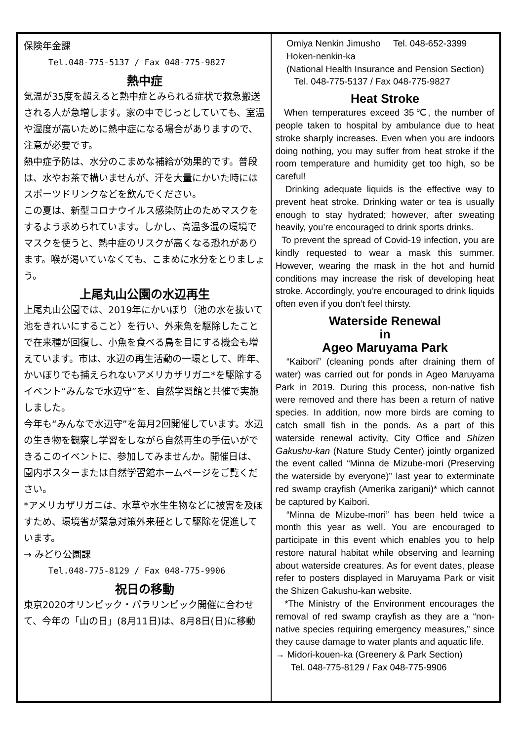保険年金課
Tel.048-775-5137 / Fax 048-775-9827
熱中症
気温が35度を超えると熱中症とみられる症状で救急搬送される人が急増します。家の中でじっとしていても、室温や湿度が高いために熱中症になる場合がありますので、注意が必要です。
熱中症予防は、水分のこまめな補給が効果的です。普段は、水やお茶で構いませんが、汗を大量にかいた時にはスポーツドリンクなどを飲んでください。
この夏は、新型コロナウイルス感染防止のためマスクをするよう求められています。しかし、高温多湿の環境でマスクを使うと、熱中症のリスクが高くなる恐れがあります。喉が渇いていなくても、こまめに水分をとりましょう。
上尾丸山公園の水辺再生
上尾丸山公園では、2019年にかいぼり（池の水を抜いて池をきれいにすること）を行い、外来魚を駆除したことで在来種が回復し、小魚を食べる鳥を目にする機会も増えています。市は、水辺の再生活動の一環として、昨年、かいぼりでも捕えられないアメリカザリガニ*を駆除するイベント“みんなで水辺守”を、自然学習館と共催で実施しました。
今年も“みんなで水辺守”を毎月2回開催しています。水辺の生き物を観察し学習をしながら自然再生の手伝いができるこのイベントに、参加してみませんか。開催日は、園内ポスターまたは自然学習館ホームページをご覧ください。
*アメリカザリガニは、水草や水生生物などに被害を及ぼすため、環境省が緊急対策外来種として駆除を促進しています。
→ みどり公園課
Tel.048-775-8129 / Fax 048-775-9906
祝日の移動
東京2020オリンピック・パラリンピック開催に合わせて、今年の「山の日」(8月11日)は、8月8日(日)に移動
Omiya Nenkin Jimusho Tel. 048-652-3399
Hoken-nenkin-ka
(National Health Insurance and Pension Section)
Tel. 048-775-5137 / Fax 048-775-9827
Heat Stroke
When temperatures exceed 35℃, the number of people taken to hospital by ambulance due to heat stroke sharply increases. Even when you are indoors doing nothing, you may suffer from heat stroke if the room temperature and humidity get too high, so be careful!
Drinking adequate liquids is the effective way to prevent heat stroke. Drinking water or tea is usually enough to stay hydrated; however, after sweating heavily, you’re encouraged to drink sports drinks.
To prevent the spread of Covid-19 infection, you are kindly requested to wear a mask this summer. However, wearing the mask in the hot and humid conditions may increase the risk of developing heat stroke. Accordingly, you’re encouraged to drink liquids often even if you don’t feel thirsty.
Waterside Renewal
in
Ageo Maruyama Park
“Kaibori” (cleaning ponds after draining them of water) was carried out for ponds in Ageo Maruyama Park in 2019. During this process, non-native fish were removed and there has been a return of native species. In addition, now more birds are coming to catch small fish in the ponds. As a part of this waterside renewal activity, City Office and Shizen Gakushu-kan (Nature Study Center) jointly organized the event called “Minna de Mizube-mori (Preserving the waterside by everyone)” last year to exterminate red swamp crayfish (Amerika zarigani)* which cannot be captured by Kaibori.
“Minna de Mizube-mori” has been held twice a month this year as well. You are encouraged to participate in this event which enables you to help restore natural habitat while observing and learning about waterside creatures. As for event dates, please refer to posters displayed in Maruyama Park or visit the Shizen Gakushu-kan website.
*The Ministry of the Environment encourages the removal of red swamp crayfish as they are a “non-native species requiring emergency measures,” since they cause damage to water plants and aquatic life.
→ Midori-kouen-ka (Greenery & Park Section)
Tel. 048-775-8129 / Fax 048-775-9906